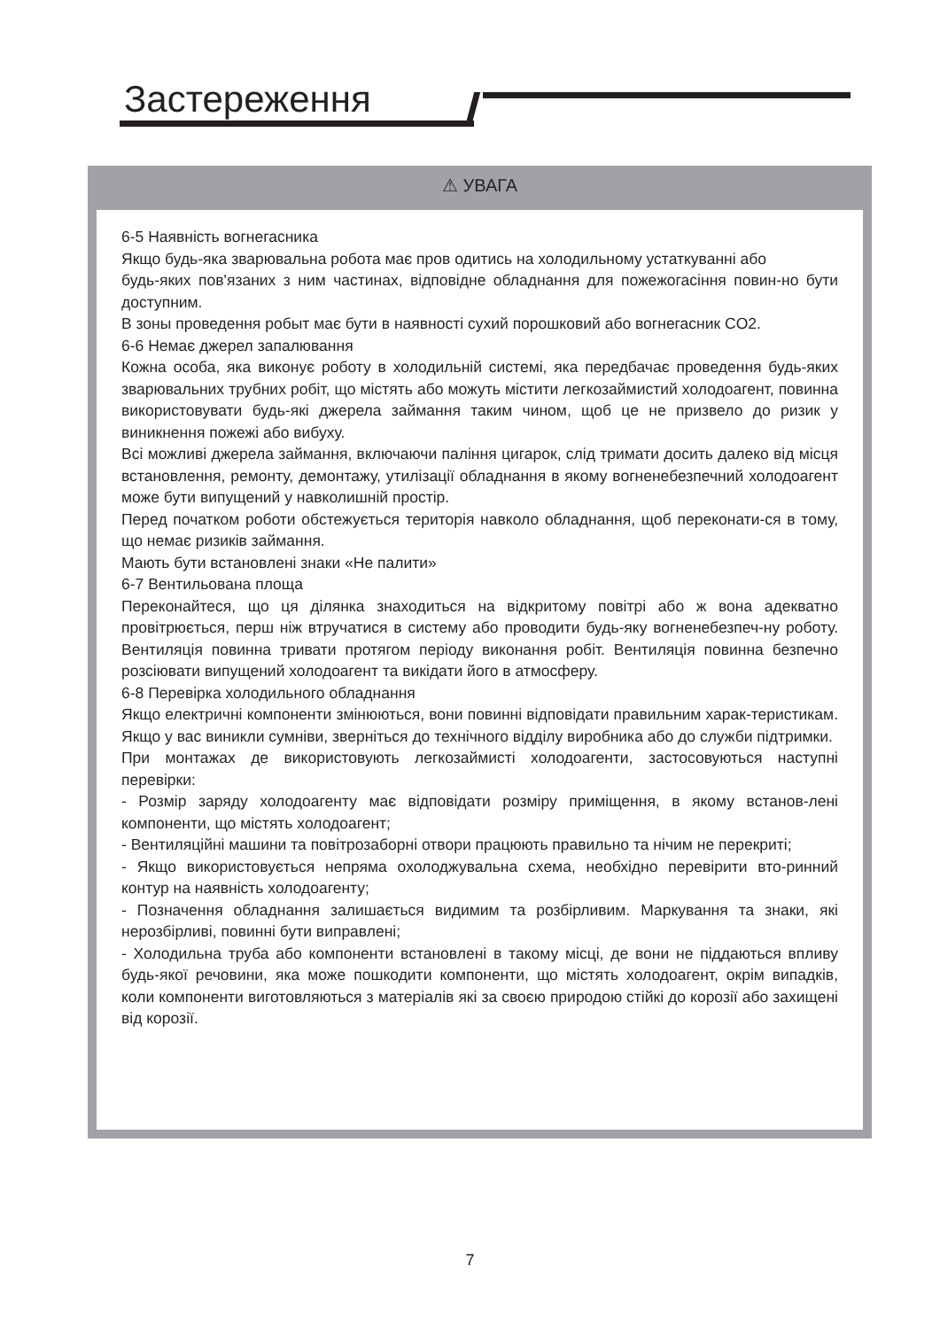Застереження
⚠ УВАГА
6-5 Наявність вогнегасника
Якщо будь-яка зварювальна робота має пров одитись на холодильному устаткуванні або
будь-яких пов'язаних з ним частинах, відповідне обладнання для пожежогасіння повин-но бути доступним.
В зоны проведення робыт має бути в наявності сухий порошковий або вогнегасник CO2.
6-6 Немає джерел запалювання
Кожна особа, яка виконує роботу в холодильній системі, яка передбачає проведення будь-яких зварювальних трубних робіт, що містять або можуть містити легкозаймистий холодоагент, повинна використовувати будь-які джерела займання таким чином, щоб це не призвело до ризик у виникнення пожежі або вибуху.
Всі можливі джерела займання, включаючи паління цигарок, слід тримати досить далеко від місця встановлення, ремонту, демонтажу, утилізації обладнання в якому вогненебезпечний холодоагент може бути випущений у навколишній простір.
Перед початком роботи обстежується територія навколо обладнання, щоб переконати-ся в тому, що немає ризиків займання.
Мають бути встановлені знаки «Не палити»
6-7 Вентильована площа
Переконайтеся, що ця ділянка знаходиться на відкритому повітрі або ж вона адекватно провітрюється, перш ніж втручатися в систему або проводити будь-яку вогненебезпеч-ну роботу. Вентиляція повинна тривати протягом періоду виконання робіт. Вентиляція повинна безпечно розсіювати випущений холодоагент та викідати його в атмосферу.
6-8 Перевірка холодильного обладнання
Якщо електричні компоненти змінюються, вони повинні відповідати правильним харак-теристикам. Якщо у вас виникли сумніви, зверніться до технічного відділу виробника або до служби підтримки.
При монтажах де використовують легкозаймисті холодоагенти, застосовуються наступні перевірки:
- Розмір заряду холодоагенту має відповідати розміру приміщення, в якому встанов-лені компоненти, що містять холодоагент;
- Вентиляційні машини та повітрозаборні отвори працюють правильно та нічим не перекриті;
- Якщо використовується непряма охолоджувальна схема, необхідно перевірити вто-ринний контур на наявність холодоагенту;
- Позначення обладнання залишається видимим та розбірливим. Маркування та знаки, які нерозбірливі, повинні бути виправлені;
- Холодильна труба або компоненти встановлені в такому місці, де вони не піддаються впливу будь-якої речовини, яка може пошкодити компоненти, що містять холодоагент, окрім випадків, коли компоненти виготовляються з матеріалів які за своєю природою стійкі до корозії або захищені від корозії.
7